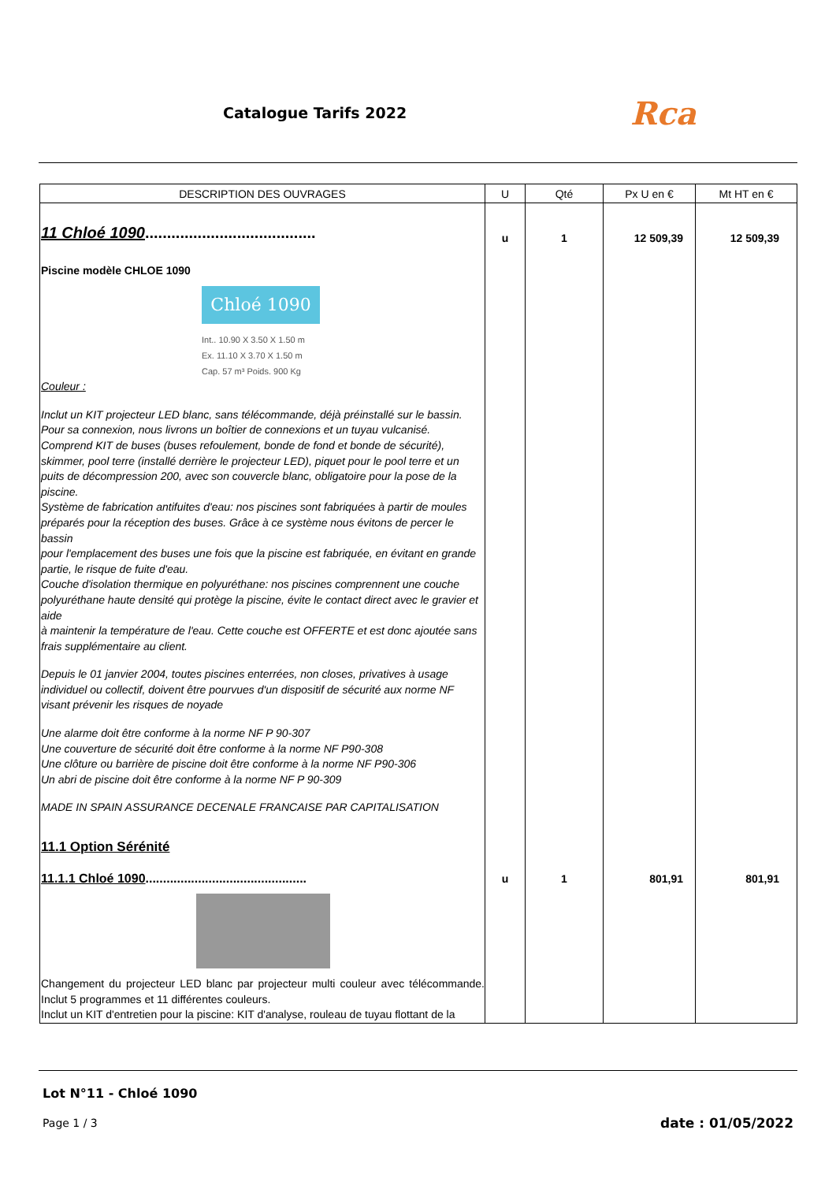Catalogue Tarifs 2022 Rca
| DESCRIPTION DES OUVRAGES | U | Qté | Px U en € | Mt HT en € |
| --- | --- | --- | --- | --- |
| 11 Chloé 1090 ....................................... Piscine modèle CHLOE 1090 Chloé 1090 Int.. 10.90 X 3.50 X 1.50 m Ex. 11.10 X 3.70 X 1.50 m Cap. 57 m³ Poids. 900 Kg Couleur : Inclut un KIT projecteur LED blanc, sans télécommande, déjà préinstallé sur le bassin. Pour sa connexion, nous livrons un boîtier de connexions et un tuyau vulcanisé. Comprend KIT de buses (buses refoulement, bonde de fond et bonde de sécurité), skimmer, pool terre (installé derrière le projecteur LED), piquet pour le pool terre et un puits de décompression 200, avec son couvercle blanc, obligatoire pour la pose de la piscine. Système de fabrication antifuites d'eau: nos piscines sont fabriquées à partir de moules préparés pour la réception des buses. Grâce à ce système nous évitons de percer le bassin pour l'emplacement des buses une fois que la piscine est fabriquée, en évitant en grande partie, le risque de fuite d'eau. Couche d'isolation thermique en polyuréthane: nos piscines comprennent une couche polyuréthane haute densité qui protège la piscine, évite le contact direct avec le gravier et aide à maintenir la température de l'eau. Cette couche est OFFERTE et est donc ajoutée sans frais supplémentaire au client. Depuis le 01 janvier 2004, toutes piscines enterrées, non closes, privatives à usage individuel ou collectif, doivent être pourvues d'un dispositif de sécurité aux norme NF visant prévenir les risques de noyade Une alarme doit être conforme à la norme NF P 90-307 Une couverture de sécurité doit être conforme à la norme NF P90-308 Une clôture ou barrière de piscine doit être conforme à la norme NF P90-306 Un abri de piscine doit être conforme à la norme NF P 90-309 MADE IN SPAIN ASSURANCE DECENALE FRANCAISE PAR CAPITALISATION 11.1 Option Sérénité | u | 1 | 12 509,39 | 12 509,39 |
| 11.1.1 Chloé 1090 .............................................. Changement du projecteur LED blanc par projecteur multi couleur avec télécommande. Inclut 5 programmes et 11 différentes couleurs. Inclut un KIT d'entretien pour la piscine: KIT d'analyse, rouleau de tuyau flottant de la | u | 1 | 801,91 | 801,91 |
Lot N°11 - Chloé 1090
Page 1 / 3 date : 01/05/2022